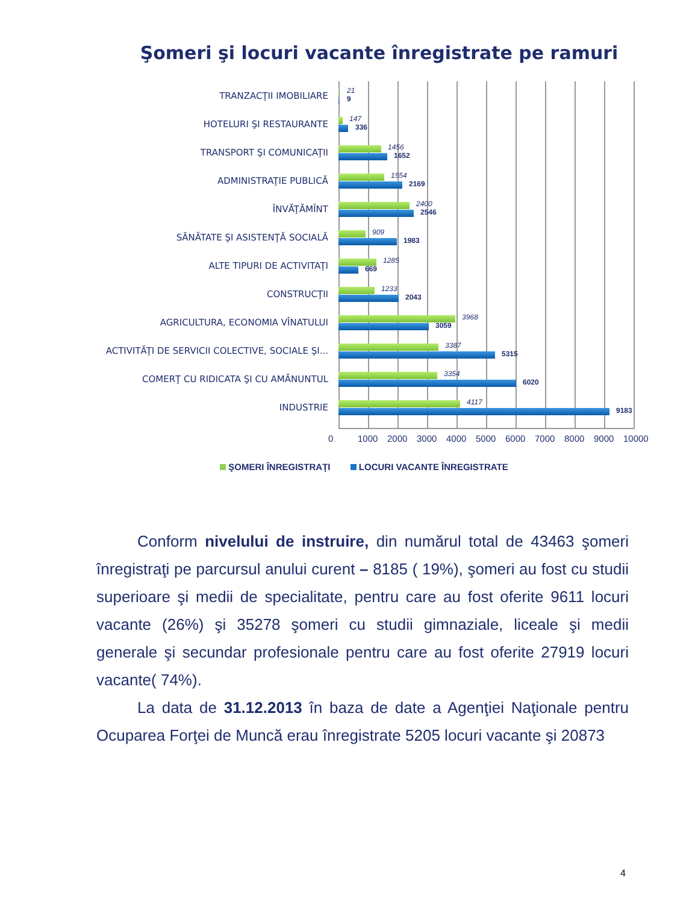Şomeri şi locuri vacante înregistrate pe ramuri
TRANZACŢII IMOBILIARE
21
9
HOTELURI ŞI RESTAURANTE
147
336
TRANSPORT ŞI COMUNICAŢII
1456
1652
ADMINISTRAŢIE PUBLICĂ
1554
2169
ÎNVĂŢĂMÎNT
2400
2546
SĂNĂTATE ŞI ASISTENŢĂ SOCIALĂ
909
1983
ALTE TIPURI DE ACTIVITAŢI
1285
669
CONSTRUCŢII
1233
2043
AGRICULTURA, ECONOMIA VÎNATULUI
3968
3059
ACTIVITĂŢI DE SERVICII COLECTIVE, SOCIALE ŞI...
3387
5315
COMERŢ CU RIDICATA ŞI CU AMĂNUNTUL
3354
6020
INDUSTRIE
4117
9183
0 1000 2000 3000 4000 5000 6000 7000 8000 9000 10000
ŞOMERI ÎNREGISTRAŢI LOCURI VACANTE ÎNREGISTRATE
Conform nivelului de instruire, din numărul total de 43463 şomeri înregistraţi pe parcursul anului curent – 8185 ( 19%), şomeri au fost cu studii superioare şi medii de specialitate, pentru care au fost oferite 9611 locuri vacante (26%) şi 35278 şomeri cu studii gimnaziale, liceale şi medii generale şi secundar profesionale pentru care au fost oferite 27919 locuri vacante( 74%).
La data de 31.12.2013 în baza de date a Agenţiei Naţionale pentru Ocuparea Forţei de Muncă erau înregistrate 5205 locuri vacante şi 20873
4